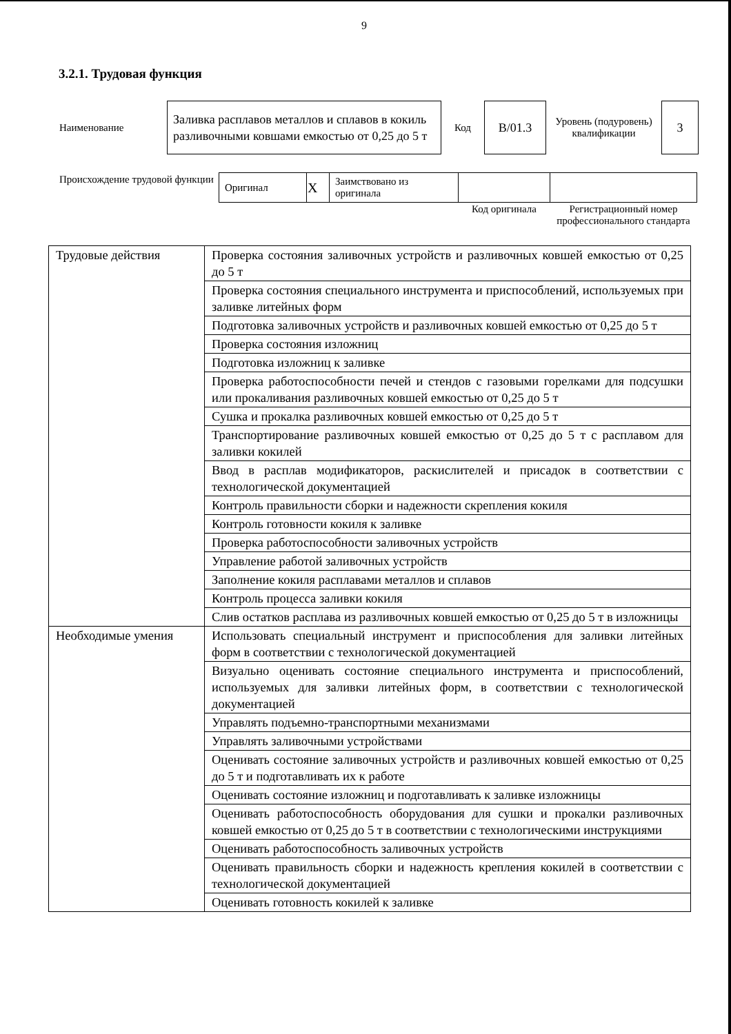9
3.2.1. Трудовая функция
| Наименование | Заливка расплавов металлов и сплавов в кокиль разливочными ковшами емкостью от 0,25 до 5 т | Код | B/01.3 | Уровень (подуровень) квалификации | 3 |
| Происхождение трудовой функции | Оригинал | X | Заимствовано из оригинала | | |
| | | | | Код оригинала | Регистрационный номер профессионального стандарта |
| Трудовые действия | Проверка состояния заливочных устройств и разливочных ковшей емкостью от 0,25 до 5 т |
| | Проверка состояния специального инструмента и приспособлений, используемых при заливке литейных форм |
| | Подготовка заливочных устройств и разливочных ковшей емкостью от 0,25 до 5 т |
| | Проверка состояния изложниц |
| | Подготовка изложниц к заливке |
| | Проверка работоспособности печей и стендов с газовыми горелками для подсушки или прокаливания разливочных ковшей емкостью от 0,25 до 5 т |
| | Сушка и прокалка разливочных ковшей емкостью от 0,25 до 5 т |
| | Транспортирование разливочных ковшей емкостью от 0,25 до 5 т с расплавом для заливки кокилей |
| | Ввод в расплав модификаторов, раскислителей и присадок в соответствии с технологической документацией |
| | Контроль правильности сборки и надежности скрепления кокиля |
| | Контроль готовности кокиля к заливке |
| | Проверка работоспособности заливочных устройств |
| | Управление работой заливочных устройств |
| | Заполнение кокиля расплавами металлов и сплавов |
| | Контроль процесса заливки кокиля |
| | Слив остатков расплава из разливочных ковшей емкостью от 0,25 до 5 т в изложницы |
| Необходимые умения | Использовать специальный инструмент и приспособления для заливки литейных форм в соответствии с технологической документацией |
| | Визуально оценивать состояние специального инструмента и приспособлений, используемых для заливки литейных форм, в соответствии с технологической документацией |
| | Управлять подъемно-транспортными механизмами |
| | Управлять заливочными устройствами |
| | Оценивать состояние заливочных устройств и разливочных ковшей емкостью от 0,25 до 5 т и подготавливать их к работе |
| | Оценивать состояние изложниц и подготавливать к заливке изложницы |
| | Оценивать работоспособность оборудования для сушки и прокалки разливочных ковшей емкостью от 0,25 до 5 т в соответствии с технологическими инструкциями |
| | Оценивать работоспособность заливочных устройств |
| | Оценивать правильность сборки и надежность крепления кокилей в соответствии с технологической документацией |
| | Оценивать готовность кокилей к заливке |